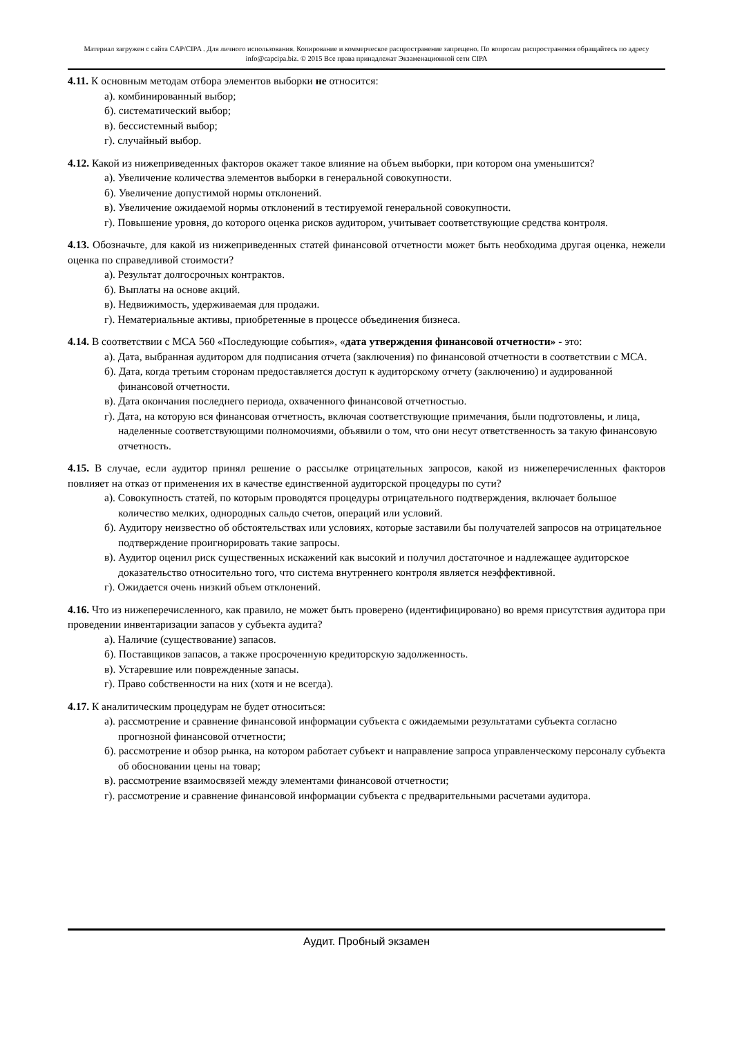Материал загружен с сайта CAP/CIPA . Для личного использования. Копирование и коммерческое распространение запрещено. По вопросам распространения обращайтесь по адресу info@capcipa.biz. © 2015 Все права принадлежат Экзаменационной сети CIPA
4.11. К основным методам отбора элементов выборки не относится:
а). комбинированный выбор;
б). систематический выбор;
в). бессистемный выбор;
г). случайный выбор.
4.12. Какой из нижеприведенных факторов окажет такое влияние на объем выборки, при котором она уменьшится?
а). Увеличение количества элементов выборки в генеральной совокупности.
б). Увеличение допустимой нормы отклонений.
в). Увеличение ожидаемой нормы отклонений в тестируемой генеральной совокупности.
г). Повышение уровня, до которого оценка рисков аудитором, учитывает соответствующие средства контроля.
4.13. Обозначьте, для какой из нижеприведенных статей финансовой отчетности может быть необходима другая оценка, нежели оценка по справедливой стоимости?
а). Результат долгосрочных контрактов.
б). Выплаты на основе акций.
в). Недвижимость, удерживаемая для продажи.
г). Нематериальные активы, приобретенные в процессе объединения бизнеса.
4.14. В соответствии с МСА 560 «Последующие события», «дата утверждения финансовой отчетности» - это:
а). Дата, выбранная аудитором для подписания отчета (заключения) по финансовой отчетности в соответствии с МСА.
б). Дата, когда третьим сторонам предоставляется доступ к аудиторскому отчету (заключению) и аудированной финансовой отчетности.
в). Дата окончания последнего периода, охваченного финансовой отчетностью.
г). Дата, на которую вся финансовая отчетность, включая соответствующие примечания, были подготовлены, и лица, наделенные соответствующими полномочиями, объявили о том, что они несут ответственность за такую финансовую отчетность.
4.15. В случае, если аудитор принял решение о рассылке отрицательных запросов, какой из нижеперечисленных факторов повлияет на отказ от применения их в качестве единственной аудиторской процедуры по сути?
а). Совокупность статей, по которым проводятся процедуры отрицательного подтверждения, включает большое количество мелких, однородных сальдо счетов, операций или условий.
б). Аудитору неизвестно об обстоятельствах или условиях, которые заставили бы получателей запросов на отрицательное подтверждение проигнорировать такие запросы.
в). Аудитор оценил риск существенных искажений как высокий и получил достаточное и надлежащее аудиторское доказательство относительно того, что система внутреннего контроля является неэффективной.
г). Ожидается очень низкий объем отклонений.
4.16. Что из нижеперечисленного, как правило, не может быть проверено (идентифицировано) во время присутствия аудитора при проведении инвентаризации запасов у субъекта аудита?
а). Наличие (существование) запасов.
б). Поставщиков запасов, а также просроченную кредиторскую задолженность.
в). Устаревшие или поврежденные запасы.
г). Право собственности на них (хотя и не всегда).
4.17. К аналитическим процедурам не будет относиться:
а). рассмотрение и сравнение финансовой информации субъекта с ожидаемыми результатами субъекта согласно прогнозной финансовой отчетности;
б). рассмотрение и обзор рынка, на котором работает субъект и направление запроса управленческому персоналу субъекта об обосновании цены на товар;
в). рассмотрение взаимосвязей между элементами финансовой отчетности;
г). рассмотрение и сравнение финансовой информации субъекта с предварительными расчетами аудитора.
Аудит. Пробный экзамен